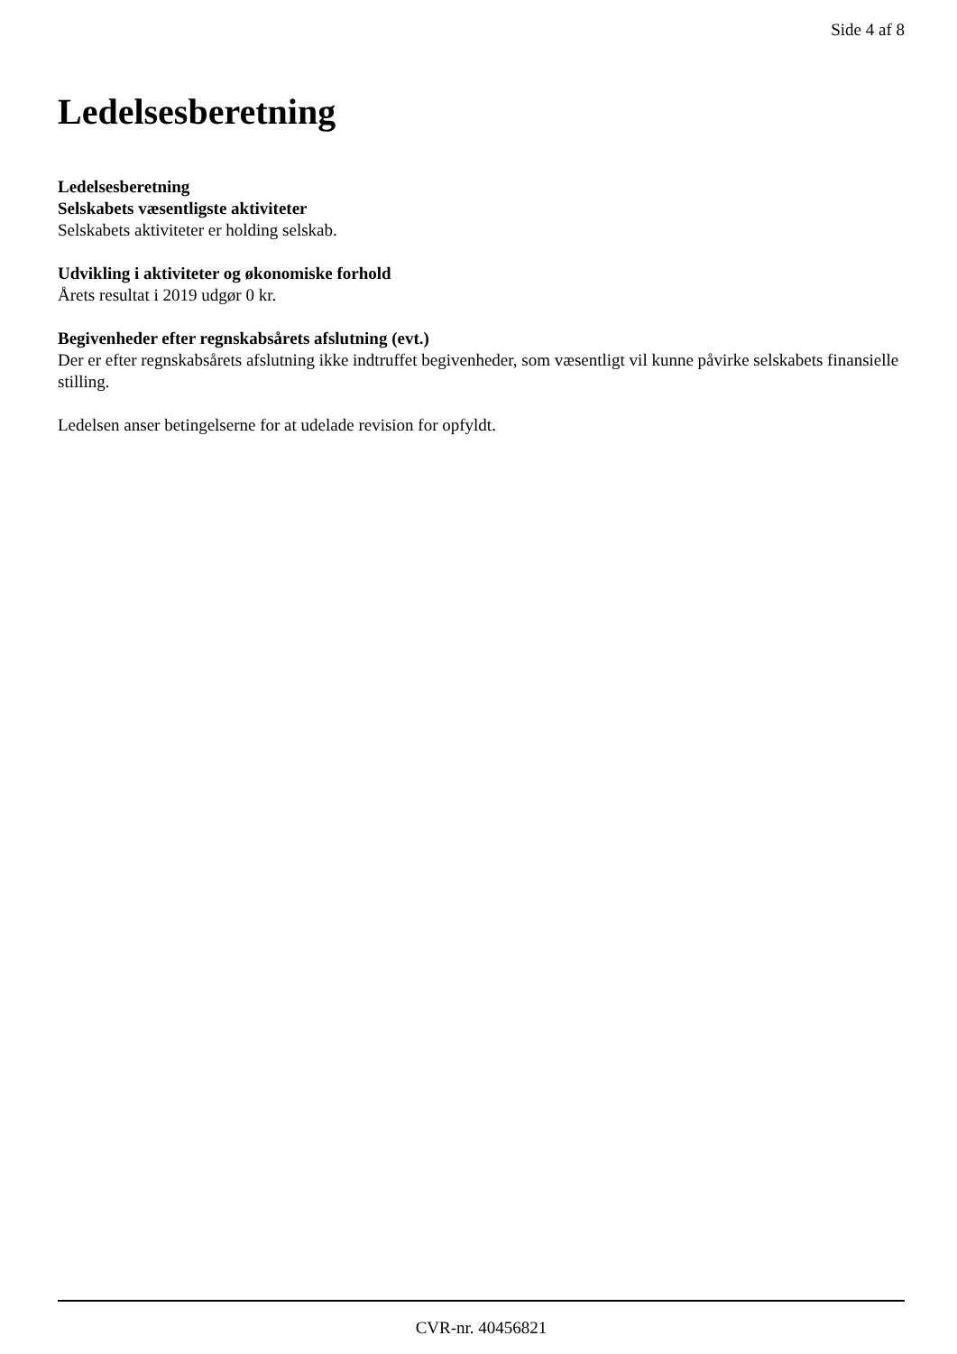Side 4 af 8
Ledelsesberetning
Ledelsesberetning
Selskabets væsentligste aktiviteter
Selskabets aktiviteter er holding selskab.
Udvikling i aktiviteter og økonomiske forhold
Årets resultat i 2019 udgør 0 kr.
Begivenheder efter regnskabsårets afslutning (evt.)
Der er efter regnskabsårets afslutning ikke indtruffet begivenheder, som væsentligt vil kunne påvirke selskabets finansielle stilling.
Ledelsen anser betingelserne for at udelade revision for opfyldt.
CVR-nr. 40456821